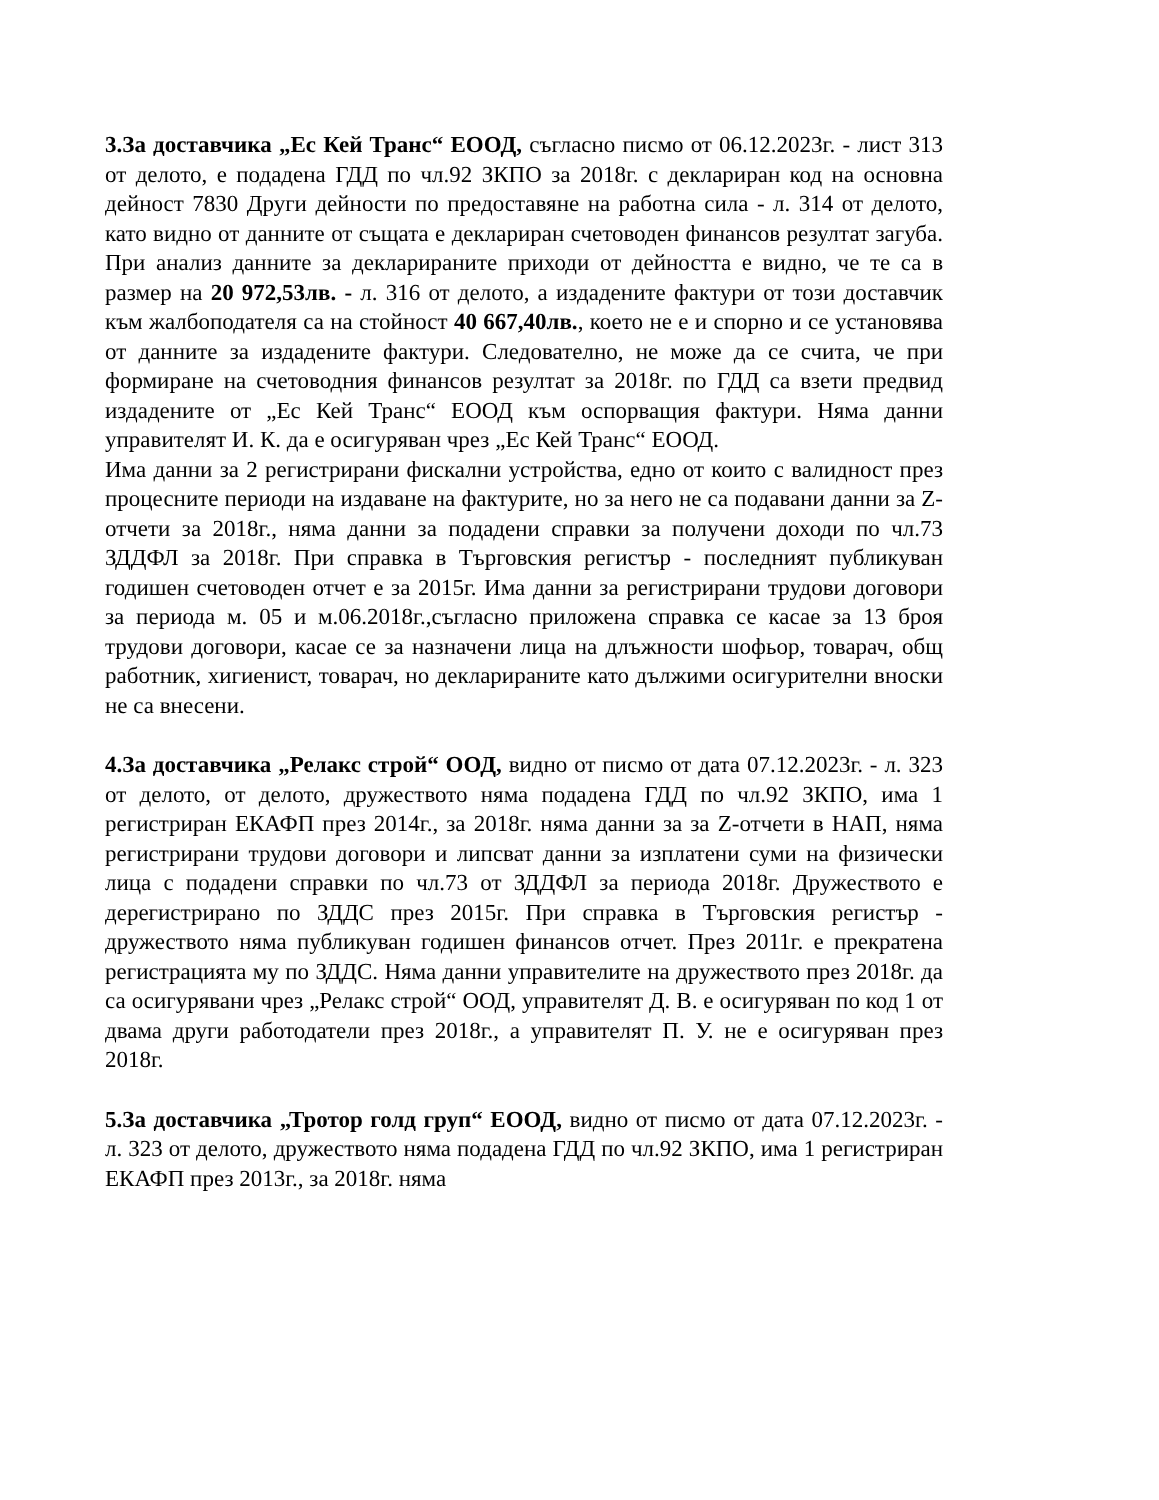3.За доставчика „Ес Кей Транс“ ЕООД, съгласно писмо от 06.12.2023г. - лист 313 от делото, е подадена ГДД по чл.92 ЗКПО за 2018г. с деклариран код на основна дейност 7830 Други дейности по предоставяне на работна сила - л. 314 от делото, като видно от данните от същата е деклариран счетоводен финансов резултат загуба. При анализ данните за декларираните приходи от дейността е видно, че те са в размер на 20 972,53лв. - л. 316 от делото, а издадените фактури от този доставчик към жалбоподателя са на стойност 40 667,40лв., което не е и спорно и се установява от данните за издадените фактури. Следователно, не може да се счита, че при формиране на счетоводния финансов резултат за 2018г. по ГДД са взети предвид издадените от „Ес Кей Транс“ ЕООД към оспорващия фактури. Няма данни управителят И. К. да е осигуряван чрез „Ес Кей Транс“ ЕООД.
Има данни за 2 регистрирани фискални устройства, едно от които с валидност през процесните периоди на издаване на фактурите, но за него не са подавани данни за Z-отчети за 2018г., няма данни за подадени справки за получени доходи по чл.73 ЗДДФЛ за 2018г. При справка в Търговския регистър - последният публикуван годишен счетоводен отчет е за 2015г. Има данни за регистрирани трудови договори за периода м. 05 и м.06.2018г.,съгласно приложена справка се касае за 13 броя трудови договори, касае се за назначени лица на длъжности шофьор, товарач, общ работник, хигиенист, товарач, но декларираните като дължими осигурителни вноски не са внесени.
4.За доставчика „Релакс строй“ ООД, видно от писмо от дата 07.12.2023г. - л. 323 от делото, от делото, дружеството няма подадена ГДД по чл.92 ЗКПО, има 1 регистриран ЕКАФП през 2014г., за 2018г. няма данни за за Z-отчети в НАП, няма регистрирани трудови договори и липсват данни за изплатени суми на физически лица с подадени справки по чл.73 от ЗДДФЛ за периода 2018г. Дружеството е дерегистрирано по ЗДДС през 2015г. При справка в Търговския регистър - дружеството няма публикуван годишен финансов отчет. През 2011г. е прекратена регистрацията му по ЗДДС. Няма данни управителите на дружеството през 2018г. да са осигурявани чрез „Релакс строй“ ООД, управителят Д. В. е осигуряван по код 1 от двама други работодатели през 2018г., а управителят П. У. не е осигуряван през 2018г.
5.За доставчика „Тротор голд груп“ ЕООД, видно от писмо от дата 07.12.2023г. - л. 323 от делото, дружеството няма подадена ГДД по чл.92 ЗКПО, има 1 регистриран ЕКАФП през 2013г., за 2018г. няма